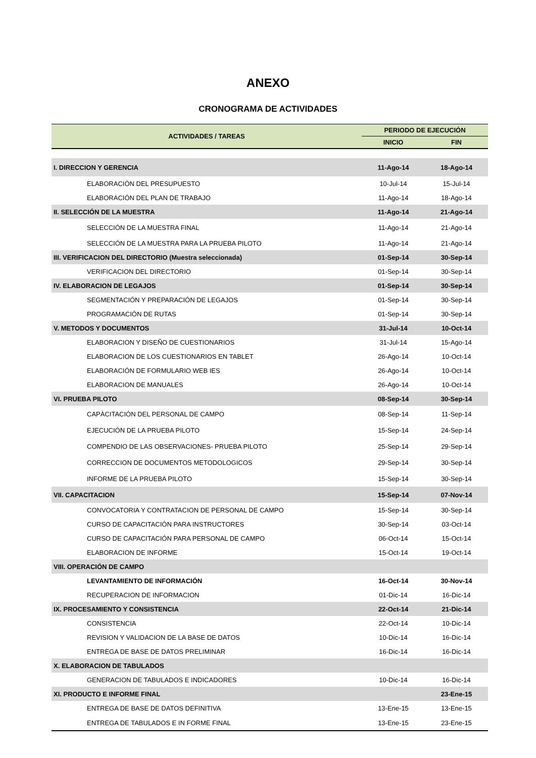ANEXO
CRONOGRAMA DE ACTIVIDADES
| ACTIVIDADES / TAREAS | PERIODO DE EJECUCIÓN | |
| --- | --- | --- |
| | INICIO | FIN |
| I. DIRECCION Y GERENCIA | 11-Ago-14 | 18-Ago-14 |
| ELABORACIÓN DEL PRESUPUESTO | 10-Jul-14 | 15-Jul-14 |
| ELABORACIÓN DEL PLAN DE TRABAJO | 11-Ago-14 | 18-Ago-14 |
| II. SELECCIÓN DE LA MUESTRA | 11-Ago-14 | 21-Ago-14 |
| SELECCIÓN DE LA MUESTRA FINAL | 11-Ago-14 | 21-Ago-14 |
| SELECCIÓN DE LA MUESTRA PARA LA PRUEBA PILOTO | 11-Ago-14 | 21-Ago-14 |
| III. VERIFICACION DEL DIRECTORIO (Muestra seleccionada) | 01-Sep-14 | 30-Sep-14 |
| VERIFICACION DEL DIRECTORIO | 01-Sep-14 | 30-Sep-14 |
| IV. ELABORACION DE LEGAJOS | 01-Sep-14 | 30-Sep-14 |
| SEGMENTACIÓN Y PREPARACIÓN DE LEGAJOS | 01-Sep-14 | 30-Sep-14 |
| PROGRAMACIÓN DE RUTAS | 01-Sep-14 | 30-Sep-14 |
| V. METODOS Y DOCUMENTOS | 31-Jul-14 | 10-Oct-14 |
| ELABORACION Y DISEÑO DE CUESTIONARIOS | 31-Jul-14 | 15-Ago-14 |
| ELABORACION DE LOS CUESTIONARIOS EN TABLET | 26-Ago-14 | 10-Oct-14 |
| ELABORACIÓN DE FORMULARIO WEB IES | 26-Ago-14 | 10-Oct-14 |
| ELABORACION DE MANUALES | 26-Ago-14 | 10-Oct-14 |
| VI. PRUEBA PILOTO | 08-Sep-14 | 30-Sep-14 |
| CAPÀCITACIÓN DEL PERSONAL DE CAMPO | 08-Sep-14 | 11-Sep-14 |
| EJECUCIÓN DE LA PRUEBA PILOTO | 15-Sep-14 | 24-Sep-14 |
| COMPENDIO DE LAS OBSERVACIONES- PRUEBA PILOTO | 25-Sep-14 | 29-Sep-14 |
| CORRECCION DE DOCUMENTOS METODOLOGICOS | 29-Sep-14 | 30-Sep-14 |
| INFORME DE LA PRUEBA PILOTO | 15-Sep-14 | 30-Sep-14 |
| VII. CAPACITACION | 15-Sep-14 | 07-Nov-14 |
| CONVOCATORIA Y CONTRATACION DE PERSONAL DE CAMPO | 15-Sep-14 | 30-Sep-14 |
| CURSO DE CAPACITACIÓN PARA INSTRUCTORES | 30-Sep-14 | 03-Oct-14 |
| CURSO DE CAPACITACIÓN PARA PERSONAL DE CAMPO | 06-Oct-14 | 15-Oct-14 |
| ELABORACION DE INFORME | 15-Oct-14 | 19-Oct-14 |
| VIII. OPERACIÓN DE CAMPO | | |
| LEVANTAMIENTO DE INFORMACIÓN | 16-Oct-14 | 30-Nov-14 |
| RECUPERACION DE INFORMACION | 01-Dic-14 | 16-Dic-14 |
| IX. PROCESAMIENTO Y CONSISTENCIA | 22-Oct-14 | 21-Dic-14 |
| CONSISTENCIA | 22-Oct-14 | 10-Dic-14 |
| REVISION Y VALIDACION DE LA BASE DE DATOS | 10-Dic-14 | 16-Dic-14 |
| ENTREGA DE BASE DE DATOS PRELIMINAR | 16-Dic-14 | 16-Dic-14 |
| X. ELABORACION DE TABULADOS | | |
| GENERACION DE TABULADOS E INDICADORES | 10-Dic-14 | 16-Dic-14 |
| XI. PRODUCTO E INFORME FINAL | | 23-Ene-15 |
| ENTREGA DE BASE DE DATOS DEFINITIVA | 13-Ene-15 | 13-Ene-15 |
| ENTREGA DE TABULADOS E IN FORME FINAL | 13-Ene-15 | 23-Ene-15 |